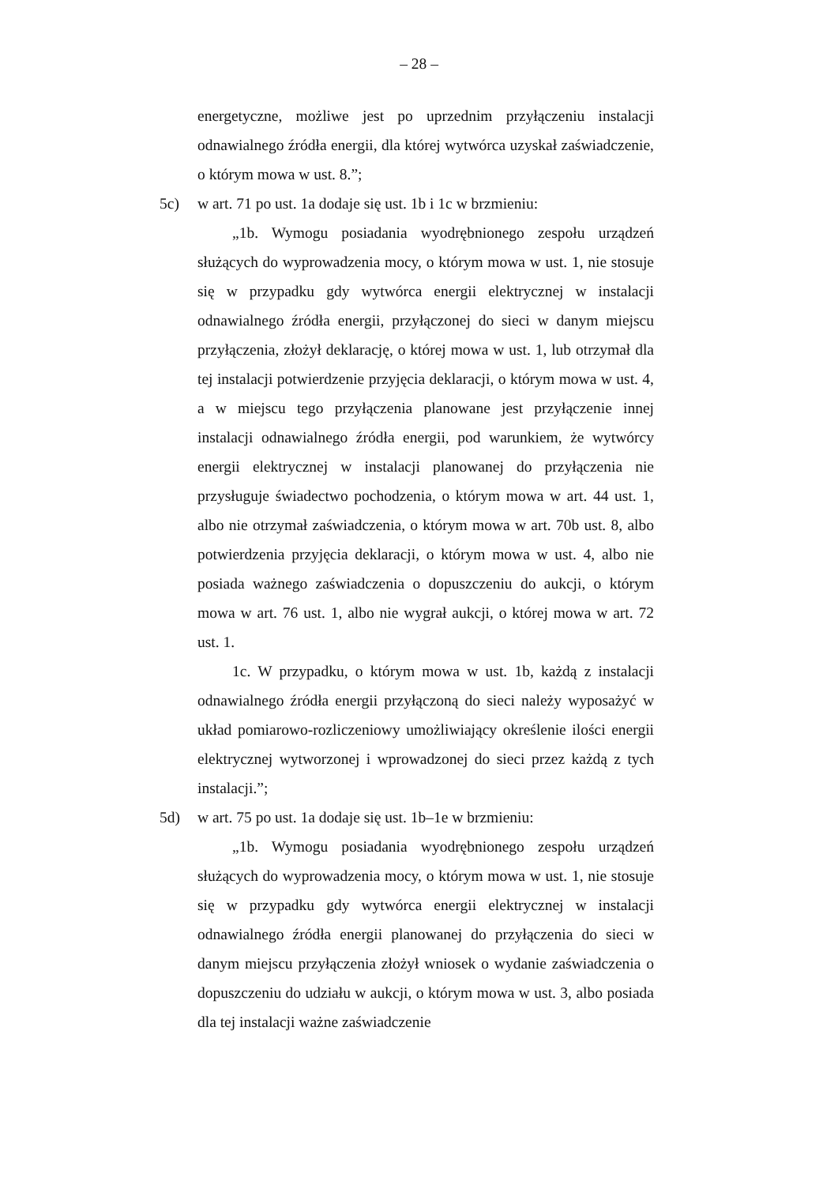– 28 –
energetyczne, możliwe jest po uprzednim przyłączeniu instalacji odnawialnego źródła energii, dla której wytwórca uzyskał zaświadczenie, o którym mowa w ust. 8.”;
5c) w art. 71 po ust. 1a dodaje się ust. 1b i 1c w brzmieniu:
„1b. Wymogu posiadania wyodrębnionego zespołu urządzeń służących do wyprowadzenia mocy, o którym mowa w ust. 1, nie stosuje się w przypadku gdy wytwórca energii elektrycznej w instalacji odnawialnego źródła energii, przyłączonej do sieci w danym miejscu przyłączenia, złożył deklarację, o której mowa w ust. 1, lub otrzymał dla tej instalacji potwierdzenie przyjęcia deklaracji, o którym mowa w ust. 4, a w miejscu tego przyłączenia planowane jest przyłączenie innej instalacji odnawialnego źródła energii, pod warunkiem, że wytwórcy energii elektrycznej w instalacji planowanej do przyłączenia nie przysługuje świadectwo pochodzenia, o którym mowa w art. 44 ust. 1, albo nie otrzymał zaświadczenia, o którym mowa w art. 70b ust. 8, albo potwierdzenia przyjęcia deklaracji, o którym mowa w ust. 4, albo nie posiada ważnego zaświadczenia o dopuszczeniu do aukcji, o którym mowa w art. 76 ust. 1, albo nie wygrał aukcji, o której mowa w art. 72 ust. 1.
1c. W przypadku, o którym mowa w ust. 1b, każdą z instalacji odnawialnego źródła energii przyłączoną do sieci należy wyposażyć w układ pomiarowo-rozliczeniowy umożliwiający określenie ilości energii elektrycznej wytworzonej i wprowadzonej do sieci przez każdą z tych instalacji.”;
5d) w art. 75 po ust. 1a dodaje się ust. 1b–1e w brzmieniu:
„1b. Wymogu posiadania wyodrębnionego zespołu urządzeń służących do wyprowadzenia mocy, o którym mowa w ust. 1, nie stosuje się w przypadku gdy wytwórca energii elektrycznej w instalacji odnawialnego źródła energii planowanej do przyłączenia do sieci w danym miejscu przyłączenia złożył wniosek o wydanie zaświadczenia o dopuszczeniu do udziału w aukcji, o którym mowa w ust. 3, albo posiada dla tej instalacji ważne zaświadczenie